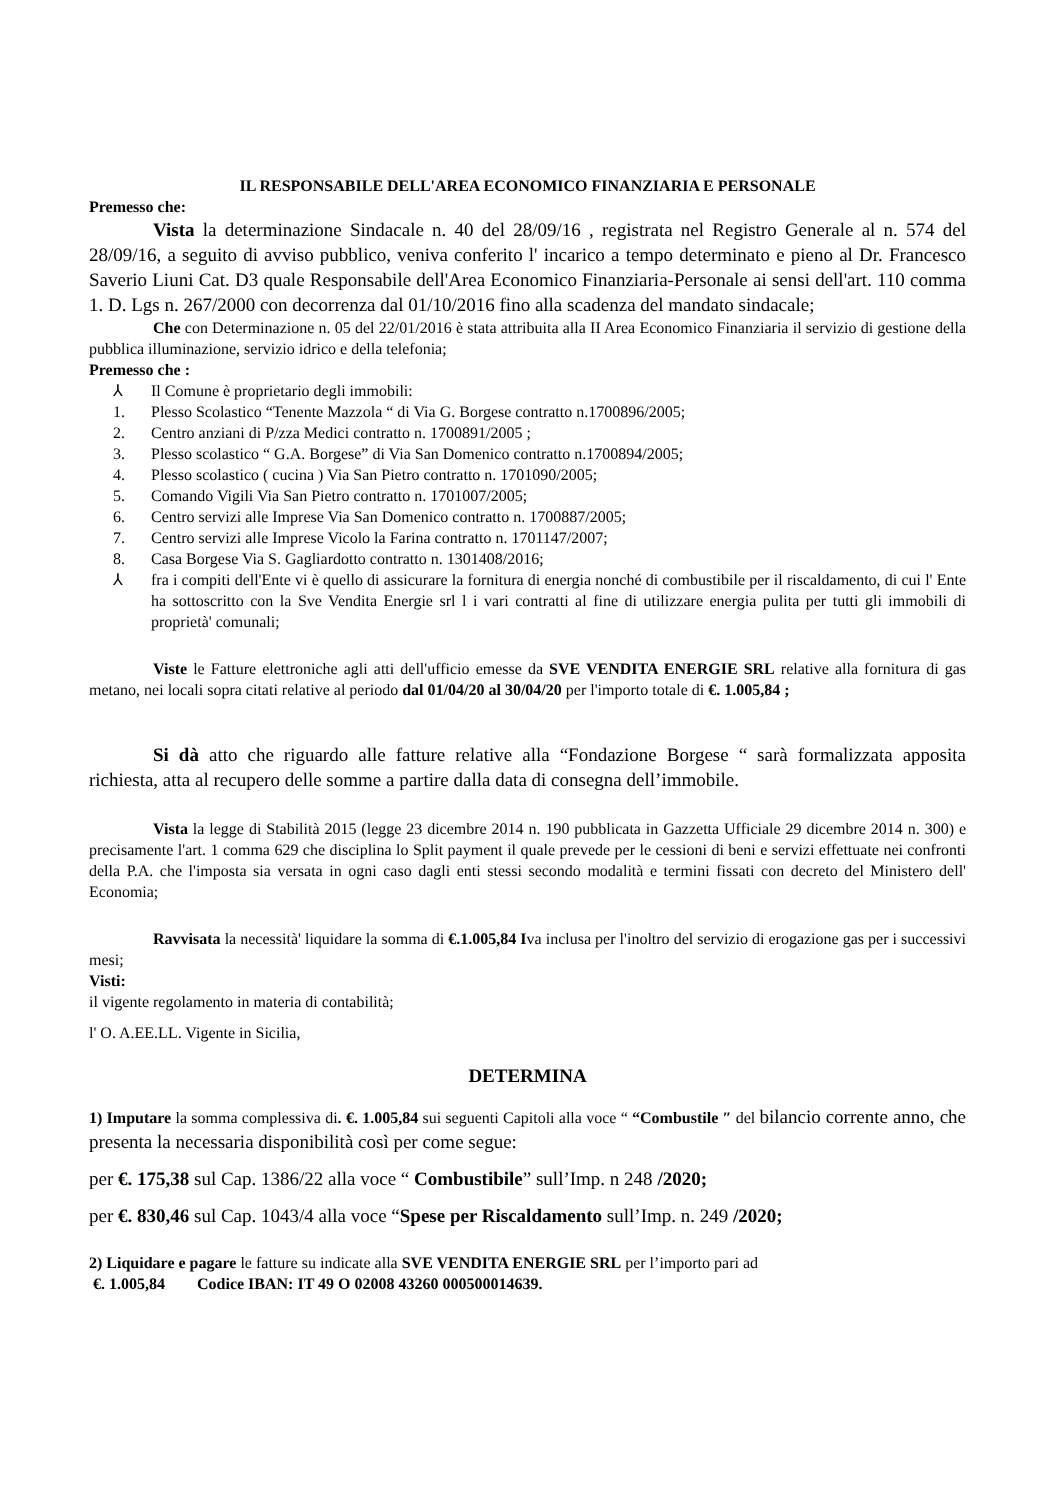IL RESPONSABILE DELL'AREA ECONOMICO FINANZIARIA E PERSONALE
Premesso che:
Vista la determinazione Sindacale n. 40 del 28/09/16 , registrata nel Registro Generale al n. 574 del 28/09/16, a seguito di avviso pubblico, veniva conferito l' incarico a tempo determinato e pieno al Dr. Francesco Saverio Liuni Cat. D3 quale Responsabile dell'Area Economico Finanziaria-Personale ai sensi dell'art. 110 comma 1. D. Lgs n. 267/2000 con decorrenza dal 01/10/2016 fino alla scadenza del mandato sindacale;
Che con Determinazione n. 05 del 22/01/2016 è stata attribuita alla II Area Economico Finanziaria il servizio di gestione della pubblica illuminazione, servizio idrico e della telefonia;
Premesso che :
⅄ Il Comune è proprietario degli immobili:
1. Plesso Scolastico “Tenente Mazzola “ di Via G. Borgese contratto n.1700896/2005;
2. Centro anziani di P/zza Medici contratto n. 1700891/2005 ;
3. Plesso scolastico “ G.A. Borgese” di Via San Domenico contratto n.1700894/2005;
4. Plesso scolastico ( cucina ) Via San Pietro contratto n. 1701090/2005;
5. Comando Vigili Via San Pietro contratto n. 1701007/2005;
6. Centro servizi alle Imprese Via San Domenico contratto n. 1700887/2005;
7. Centro servizi alle Imprese Vicolo la Farina contratto n. 1701147/2007;
8. Casa Borgese Via S. Gagliardotto contratto n. 1301408/2016;
⅄ fra i compiti dell'Ente vi è quello di assicurare la fornitura di energia nonché di combustibile per il riscaldamento, di cui l' Ente ha sottoscritto con la Sve Vendita Energie srl l i vari contratti al fine di utilizzare energia pulita per tutti gli immobili di proprietà' comunali;
Viste le Fatture elettroniche agli atti dell'ufficio emesse da SVE VENDITA ENERGIE SRL relative alla fornitura di gas metano, nei locali sopra citati relative al periodo dal 01/04/20 al 30/04/20 per l'importo totale di €. 1.005,84 ;
Si dà atto che riguardo alle fatture relative alla “Fondazione Borgese “ sarà formalizzata apposita richiesta, atta al recupero delle somme a partire dalla data di consegna dell’immobile.
Vista la legge di Stabilità 2015 (legge 23 dicembre 2014 n. 190 pubblicata in Gazzetta Ufficiale 29 dicembre 2014 n. 300) e precisamente l'art. 1 comma 629 che disciplina lo Split payment il quale prevede per le cessioni di beni e servizi effettuate nei confronti della P.A. che l'imposta sia versata in ogni caso dagli enti stessi secondo modalità e termini fissati con decreto del Ministero dell' Economia;
Ravvisata la necessità' liquidare la somma di €.1.005,84 Iva inclusa per l'inoltro del servizio di erogazione gas per i successivi mesi;
Visti:
il vigente regolamento in materia di contabilità;
l' O. A.EE.LL. Vigente in Sicilia,
DETERMINA
1) Imputare la somma complessiva di. €. 1.005,84 sui seguenti Capitoli alla voce “ “Combustile ″ del bilancio corrente anno, che presenta la necessaria disponibilità così per come segue:
per €. 175,38 sul Cap. 1386/22 alla voce “ Combustibile” sull’Imp. n 248 /2020;
per €. 830,46 sul Cap. 1043/4 alla voce “Spese per Riscaldamento sull’Imp. n. 249 /2020;
2) Liquidare e pagare le fatture su indicate alla SVE VENDITA ENERGIE SRL per l’importo pari ad
€. 1.005,84 Codice IBAN: IT 49 O 02008 43260 000500014639.